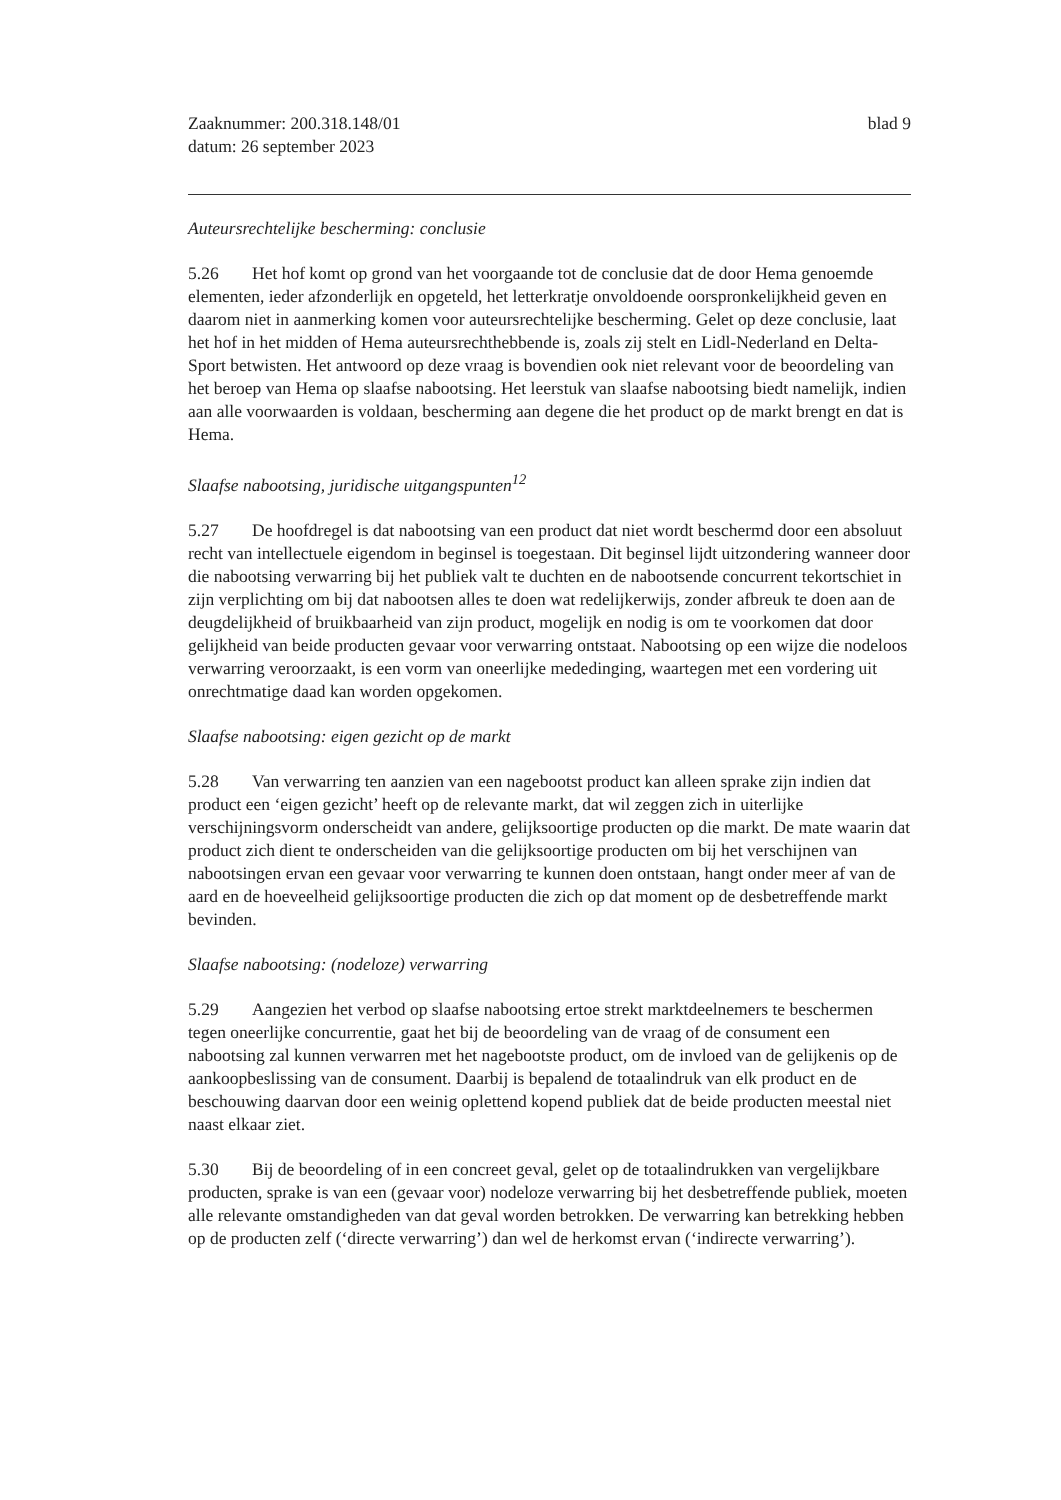Zaaknummer: 200.318.148/01
datum: 26 september 2023
blad 9
Auteursrechtelijke bescherming: conclusie
5.26 Het hof komt op grond van het voorgaande tot de conclusie dat de door Hema genoemde elementen, ieder afzonderlijk en opgeteld, het letterkratje onvoldoende oorspronkelijkheid geven en daarom niet in aanmerking komen voor auteursrechtelijke bescherming. Gelet op deze conclusie, laat het hof in het midden of Hema auteursrechthebbende is, zoals zij stelt en Lidl-Nederland en Delta-Sport betwisten. Het antwoord op deze vraag is bovendien ook niet relevant voor de beoordeling van het beroep van Hema op slaafse nabootsing. Het leerstuk van slaafse nabootsing biedt namelijk, indien aan alle voorwaarden is voldaan, bescherming aan degene die het product op de markt brengt en dat is Hema.
Slaafse nabootsing, juridische uitgangspunten<sup>12</sup>
5.27 De hoofdregel is dat nabootsing van een product dat niet wordt beschermd door een absoluut recht van intellectuele eigendom in beginsel is toegestaan. Dit beginsel lijdt uitzondering wanneer door die nabootsing verwarring bij het publiek valt te duchten en de nabootsende concurrent tekortschiet in zijn verplichting om bij dat nabootsen alles te doen wat redelijkerwijs, zonder afbreuk te doen aan de deugdelijkheid of bruikbaarheid van zijn product, mogelijk en nodig is om te voorkomen dat door gelijkheid van beide producten gevaar voor verwarring ontstaat. Nabootsing op een wijze die nodeloos verwarring veroorzaakt, is een vorm van oneerlijke mededinging, waartegen met een vordering uit onrechtmatige daad kan worden opgekomen.
Slaafse nabootsing: eigen gezicht op de markt
5.28 Van verwarring ten aanzien van een nagebootst product kan alleen sprake zijn indien dat product een ‘eigen gezicht’ heeft op de relevante markt, dat wil zeggen zich in uiterlijke verschijningsvorm onderscheidt van andere, gelijksoortige producten op die markt. De mate waarin dat product zich dient te onderscheiden van die gelijksoortige producten om bij het verschijnen van nabootsingen ervan een gevaar voor verwarring te kunnen doen ontstaan, hangt onder meer af van de aard en de hoeveelheid gelijksoortige producten die zich op dat moment op de desbetreffende markt bevinden.
Slaafse nabootsing: (nodeloze) verwarring
5.29 Aangezien het verbod op slaafse nabootsing ertoe strekt marktdeelnemers te beschermen tegen oneerlijke concurrentie, gaat het bij de beoordeling van de vraag of de consument een nabootsing zal kunnen verwarren met het nagebootste product, om de invloed van de gelijkenis op de aankoopbeslissing van de consument. Daarbij is bepalend de totaalindruk van elk product en de beschouwing daarvan door een weinig oplettend kopend publiek dat de beide producten meestal niet naast elkaar ziet.
5.30 Bij de beoordeling of in een concreet geval, gelet op de totaalindrukken van vergelijkbare producten, sprake is van een (gevaar voor) nodeloze verwarring bij het desbetreffende publiek, moeten alle relevante omstandigheden van dat geval worden betrokken. De verwarring kan betrekking hebben op de producten zelf (‘directe verwarring’) dan wel de herkomst ervan (‘indirecte verwarring’).